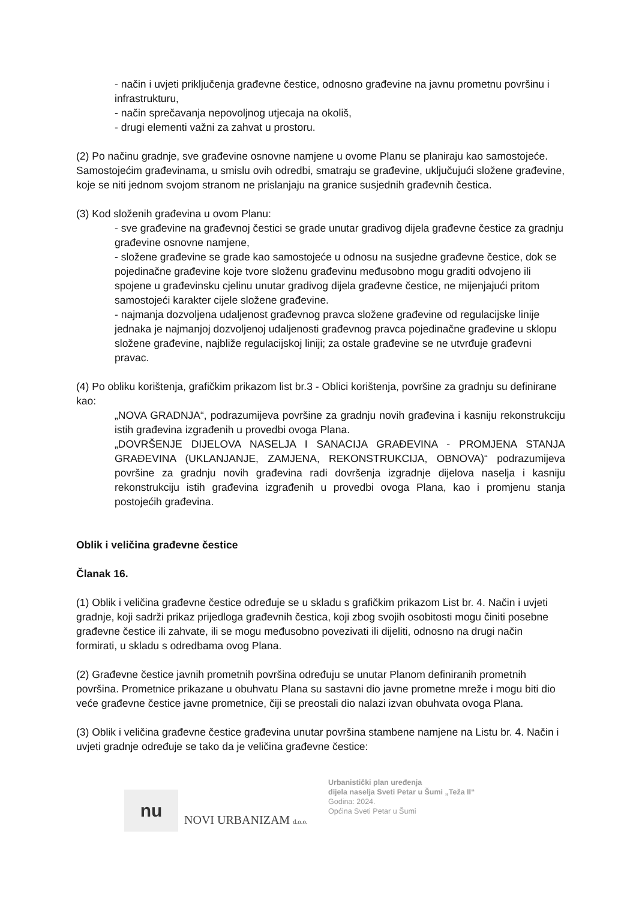- način i uvjeti priključenja građevne čestice, odnosno građevine na javnu prometnu površinu i infrastrukturu,
- način sprečavanja nepovoljnog utjecaja na okoliš,
- drugi elementi važni za zahvat u prostoru.
(2) Po načinu gradnje, sve građevine osnovne namjene u ovome Planu se planiraju kao samostojeće. Samostojećim građevinama, u smislu ovih odredbi, smatraju se građevine, uključujući složene građevine, koje se niti jednom svojom stranom ne prislanjaju na granice susjednih građevnih čestica.
(3) Kod složenih građevina u ovom Planu:
- sve građevine na građevnoj čestici se grade unutar gradivog dijela građevne čestice za gradnju građevine osnovne namjene,
- složene građevine se grade kao samostojeće u odnosu na susjedne građevne čestice, dok se pojedinačne građevine koje tvore složenu građevinu međusobno mogu graditi odvojeno ili spojene u građevinsku cjelinu unutar gradivog dijela građevne čestice, ne mijenjajući pritom samostojeći karakter cijele složene građevine.
- najmanja dozvoljena udaljenost građevnog pravca složene građevine od regulacijske linije jednaka je najmanjoj dozvoljenoj udaljenosti građevnog pravca pojedinačne građevine u sklopu složene građevine, najbliže regulacijskoj liniji; za ostale građevine se ne utvrđuje građevni pravac.
(4) Po obliku korištenja, grafičkim prikazom list br.3 - Oblici korištenja, površine za gradnju su definirane kao:
„NOVA GRADNJA“, podrazumijeva površine za gradnju novih građevina i kasniju rekonstrukciju istih građevina izgrađenih u provedbi ovoga Plana.
„DOVRŠENJE DIJELOVA NASELJA I SANACIJA GRAĐEVINA - PROMJENA STANJA GRAĐEVINA (UKLANJANJE, ZAMJENA, REKONSTRUKCIJA, OBNOVA)“ podrazumijeva površine za gradnju novih građevina radi dovršenja izgradnje dijelova naselja i kasniju rekonstrukciju istih građevina izgrađenih u provedbi ovoga Plana, kao i promjenu stanja postojećih građevina.
Oblik i veličina građevne čestice
Članak 16.
(1) Oblik i veličina građevne čestice određuje se u skladu s grafičkim prikazom List br. 4. Način i uvjeti gradnje, koji sadrži prikaz prijedloga građevnih čestica, koji zbog svojih osobitosti mogu činiti posebne građevne čestice ili zahvate, ili se mogu međusobno povezivati ili dijeliti, odnosno na drugi način formirati, u skladu s odredbama ovog Plana.
(2) Građevne čestice javnih prometnih površina određuju se unutar Planom definiranih prometnih površina. Prometnice prikazane u obuhvatu Plana su sastavni dio javne prometne mreže i mogu biti dio veće građevne čestice javne prometnice, čiji se preostali dio nalazi izvan obuhvata ovoga Plana.
(3) Oblik i veličina građevne čestice građevina unutar površina stambene namjene na Listu br. 4. Način i uvjeti gradnje određuje se tako da je veličina građevne čestice:
nu
NOVI URBANIZAM d.o.o.
Urbanistički plan uređenja
dijela naselja Sveti Petar u Šumi „Teža II“
Godina: 2024.
Općina Sveti Petar u Šumi